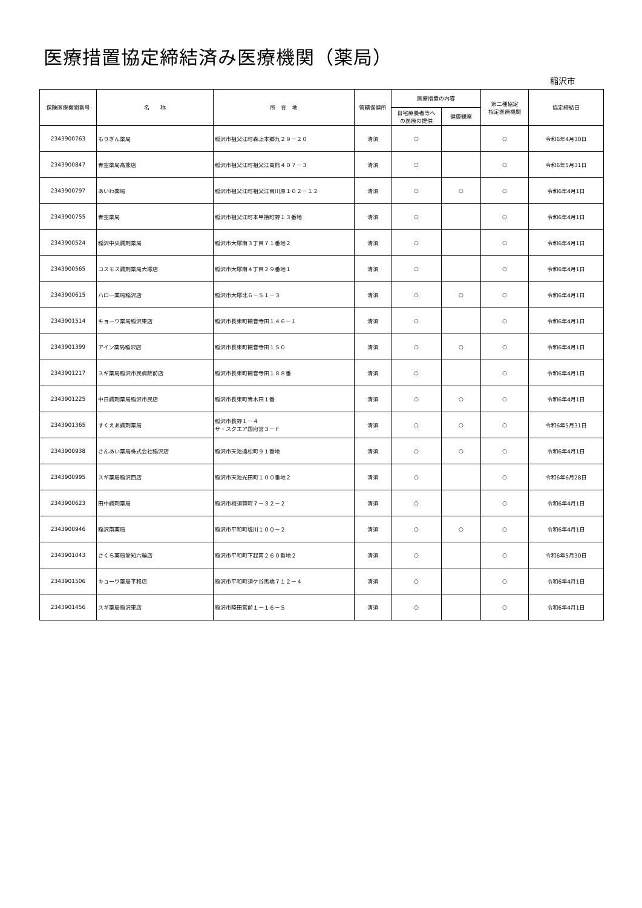医療措置協定締結済み医療機関（薬局）
稲沢市
| 保険医療機関番号 | 名 称 | 所 在 地 | 管轄保健所 | 医療措置の内容 | | 第二種協定 指定医療機関 | 協定締結日 |
| --- | --- | --- | --- | --- | --- | --- | --- |
| | | | | 自宅療養者等へ の医療の提供 | 健康観察 | | |
| 2343900763 | もりぎん薬局 | 稲沢市祖父江町森上本郷九２９－２０ | 清須 | ○ | | ○ | 令和6年4月30日 |
| 2343900847 | 青空薬局高熊店 | 稲沢市祖父江町祖父江高熊４０７－３ | 清須 | ○ | | ○ | 令和6年5月31日 |
| 2343900797 | あいわ薬局 | 稲沢市祖父江町祖父江南川原１０２－１２ | 清須 | ○ | ○ | ○ | 令和6年4月1日 |
| 2343900755 | 青空薬局 | 稲沢市祖父江町本甲拾町野１３番地 | 清須 | ○ | | ○ | 令和6年4月1日 |
| 2343900524 | 稲沢中央調剤薬局 | 稲沢市大塚南３丁目７１番地２ | 清須 | ○ | | ○ | 令和6年4月1日 |
| 2343900565 | コスモス調剤薬局大塚店 | 稲沢市大塚南４丁目２９番地１ | 清須 | ○ | | ○ | 令和6年4月1日 |
| 2343900615 | ハロー薬局稲沢店 | 稲沢市大塚北６－５１－３ | 清須 | ○ | ○ | ○ | 令和6年4月1日 |
| 2343901514 | キョーワ薬局稲沢東店 | 稲沢市長束町観音寺田１４６－１ | 清須 | ○ | | ○ | 令和6年4月1日 |
| 2343901399 | アイン薬局稲沢店 | 稲沢市長束町観音寺田１５０ | 清須 | ○ | ○ | ○ | 令和6年4月1日 |
| 2343901217 | スギ薬局稲沢市民病院前店 | 稲沢市長束町観音寺田１８８番 | 清須 | ○ | | ○ | 令和6年4月1日 |
| 2343901225 | 中日調剤薬局稲沢市民店 | 稲沢市長束町青木田１番 | 清須 | ○ | ○ | ○ | 令和6年4月1日 |
| 2343901365 | すくえあ調剤薬局 | 稲沢市長野１－４ ザ・スクエア国府宮３－Ｆ | 清須 | ○ | ○ | ○ | 令和6年5月31日 |
| 2343900938 | さんあい薬局株式会社稲沢店 | 稲沢市天池遠松町９１番地 | 清須 | ○ | ○ | ○ | 令和6年4月1日 |
| 2343900995 | スギ薬局稲沢西店 | 稲沢市天池光田町１００番地２ | 清須 | ○ | | ○ | 令和6年6月28日 |
| 2343900623 | 田中調剤薬局 | 稲沢市梅須賀町７－３２－２ | 清須 | ○ | | ○ | 令和6年4月1日 |
| 2343900946 | 稲沢南薬局 | 稲沢市平和町塩川１００－２ | 清須 | ○ | ○ | ○ | 令和6年4月1日 |
| 2343901043 | さくら薬局愛知六輪店 | 稲沢市平和町下起南２６０番地２ | 清須 | ○ | | ○ | 令和6年5月30日 |
| 2343901506 | キョーワ薬局平和店 | 稲沢市平和町須ケ谷馬橋７１２－４ | 清須 | ○ | | ○ | 令和6年4月1日 |
| 2343901456 | スギ薬局稲沢東店 | 稲沢市陸田宮前１－１６－５ | 清須 | ○ | | ○ | 令和6年4月1日 |